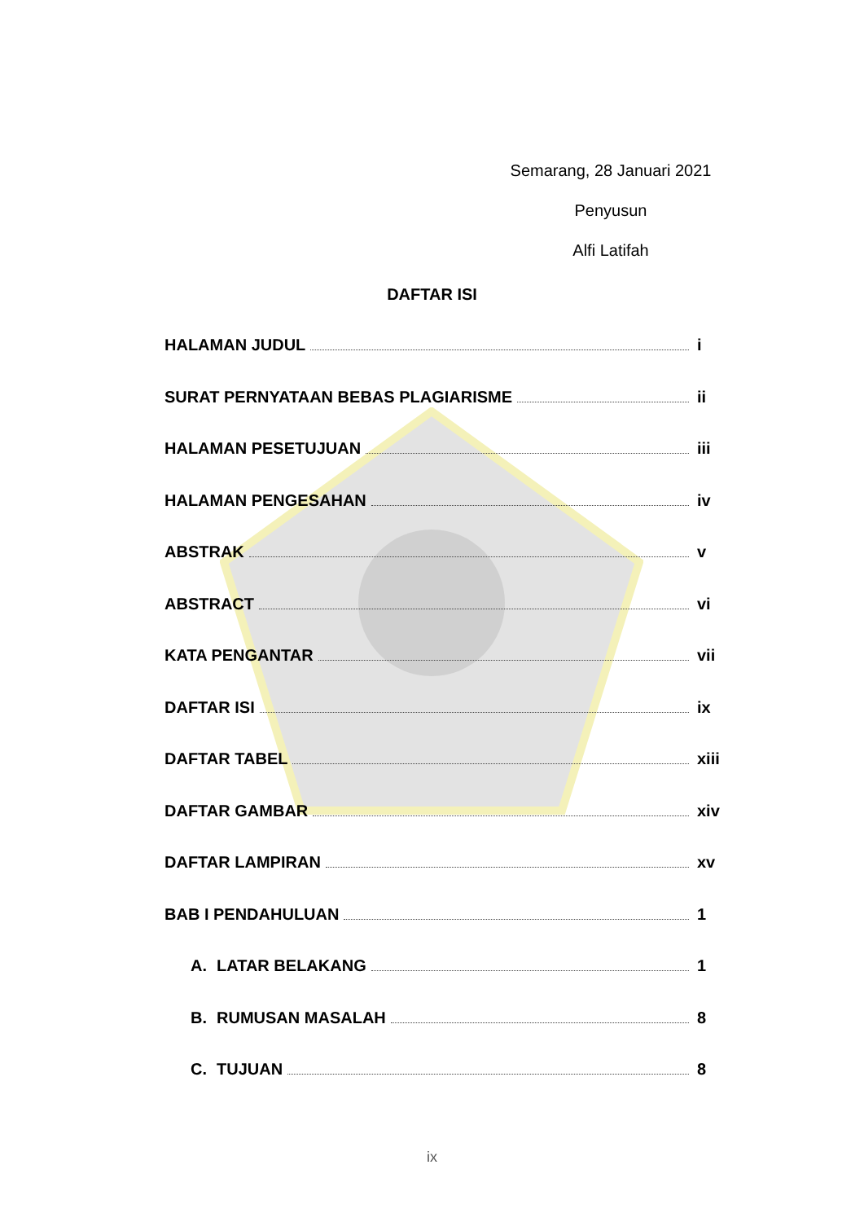Semarang, 28 Januari 2021
Penyusun
Alfi Latifah
DAFTAR ISI
HALAMAN JUDUL i
SURAT PERNYATAAN BEBAS PLAGIARISME ii
HALAMAN PESETUJUAN iii
HALAMAN PENGESAHAN iv
ABSTRAK v
ABSTRACT vi
KATA PENGANTAR vii
DAFTAR ISI ix
DAFTAR TABEL xiii
DAFTAR GAMBAR xiv
DAFTAR LAMPIRAN xv
BAB I PENDAHULUAN 1
A. LATAR BELAKANG 1
B. RUMUSAN MASALAH 8
C. TUJUAN 8
ix